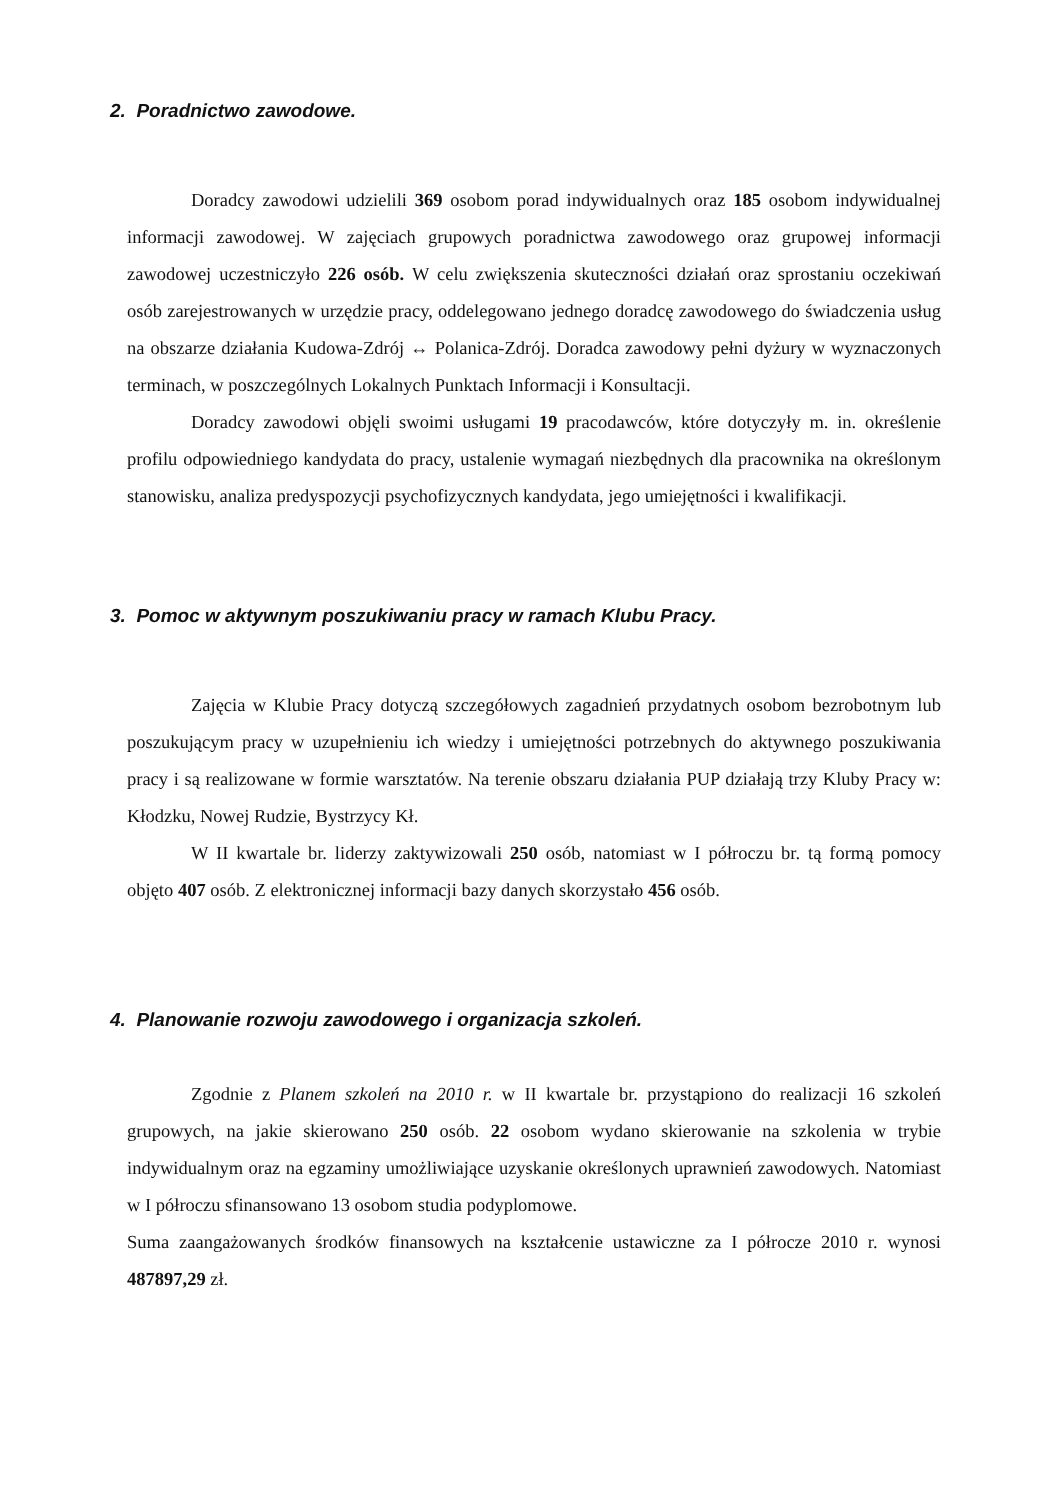2. Poradnictwo zawodowe.
Doradcy zawodowi udzielili 369 osobom porad indywidualnych oraz 185 osobom indywidualnej informacji zawodowej. W zajęciach grupowych poradnictwa zawodowego oraz grupowej informacji zawodowej uczestniczyło 226 osób. W celu zwiększenia skuteczności działań oraz sprostaniu oczekiwań osób zarejestrowanych w urzędzie pracy, oddelegowano jednego doradcę zawodowego do świadczenia usług na obszarze działania Kudowa-Zdrój ↔ Polanica-Zdrój. Doradca zawodowy pełni dyżury w wyznaczonych terminach, w poszczególnych Lokalnych Punktach Informacji i Konsultacji.
Doradcy zawodowi objęli swoimi usługami 19 pracodawców, które dotyczyły m. in. określenie profilu odpowiedniego kandydata do pracy, ustalenie wymagań niezbędnych dla pracownika na określonym stanowisku, analiza predyspozycji psychofizycznych kandydata, jego umiejętności i kwalifikacji.
3. Pomoc w aktywnym poszukiwaniu pracy w ramach Klubu Pracy.
Zajęcia w Klubie Pracy dotyczą szczegółowych zagadnień przydatnych osobom bezrobotnym lub poszukującym pracy w uzupełnieniu ich wiedzy i umiejętności potrzebnych do aktywnego poszukiwania pracy i są realizowane w formie warsztatów. Na terenie obszaru działania PUP działają trzy Kluby Pracy w: Kłodzku, Nowej Rudzie, Bystrzycy Kł.
W II kwartale br. liderzy zaktywizowali 250 osób, natomiast w I półroczu br. tą formą pomocy objęto 407 osób. Z elektronicznej informacji bazy danych skorzystało 456 osób.
4. Planowanie rozwoju zawodowego i organizacja szkoleń.
Zgodnie z Planem szkoleń na 2010 r. w II kwartale br. przystąpiono do realizacji 16 szkoleń grupowych, na jakie skierowano 250 osób. 22 osobom wydano skierowanie na szkolenia w trybie indywidualnym oraz na egzaminy umożliwiające uzyskanie określonych uprawnień zawodowych. Natomiast w I półroczu sfinansowano 13 osobom studia podyplomowe.
Suma zaangażowanych środków finansowych na kształcenie ustawiczne za I półrocze 2010 r. wynosi 487897,29 zł.